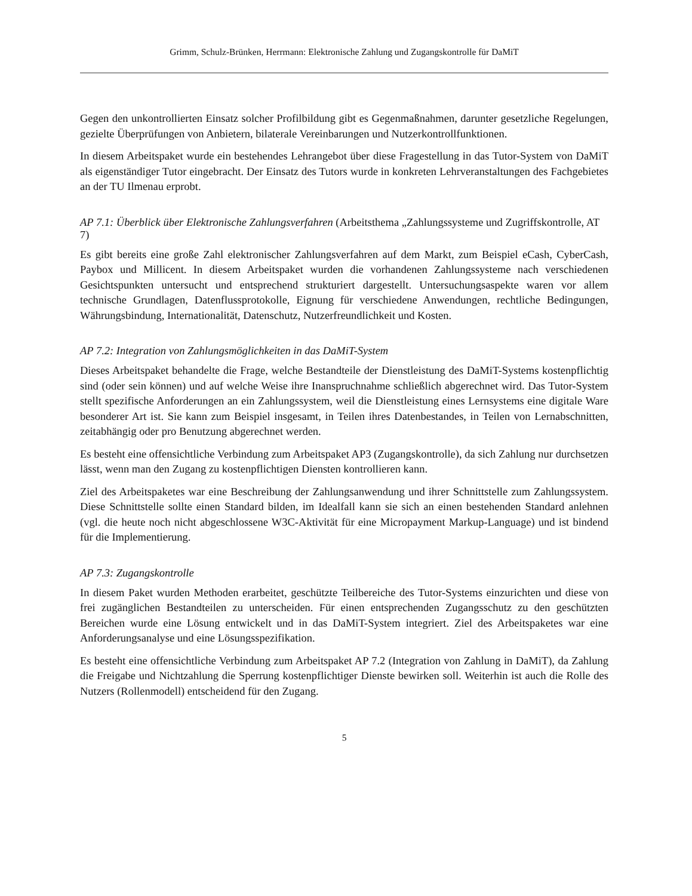Grimm, Schulz-Brünken, Herrmann: Elektronische Zahlung und Zugangskontrolle für DaMiT
Gegen den unkontrollierten Einsatz solcher Profilbildung gibt es Gegenmaßnahmen, darunter gesetzliche Regelungen, gezielte Überprüfungen von Anbietern, bilaterale Vereinbarungen und Nutzerkontrollfunktionen.
In diesem Arbeitspaket wurde ein bestehendes Lehrangebot über diese Fragestellung in das Tutor-System von DaMiT als eigenständiger Tutor eingebracht. Der Einsatz des Tutors wurde in konkreten Lehrveranstaltungen des Fachgebietes an der TU Ilmenau erprobt.
AP 7.1: Überblick über Elektronische Zahlungsverfahren (Arbeitsthema „Zahlungssysteme und Zugriffskontrolle, AT 7)
Es gibt bereits eine große Zahl elektronischer Zahlungsverfahren auf dem Markt, zum Beispiel eCash, CyberCash, Paybox und Millicent. In diesem Arbeitspaket wurden die vorhandenen Zahlungssysteme nach verschiedenen Gesichtspunkten untersucht und entsprechend strukturiert dargestellt. Untersuchungsaspekte waren vor allem technische Grundlagen, Datenflussprotokolle, Eignung für verschiedene Anwendungen, rechtliche Bedingungen, Währungsbindung, Internationalität, Datenschutz, Nutzerfreundlichkeit und Kosten.
AP 7.2: Integration von Zahlungsmöglichkeiten in das DaMiT-System
Dieses Arbeitspaket behandelte die Frage, welche Bestandteile der Dienstleistung des DaMiT-Systems kostenpflichtig sind (oder sein können) und auf welche Weise ihre Inanspruchnahme schließlich abgerechnet wird. Das Tutor-System stellt spezifische Anforderungen an ein Zahlungssystem, weil die Dienstleistung eines Lernsystems eine digitale Ware besonderer Art ist. Sie kann zum Beispiel insgesamt, in Teilen ihres Datenbestandes, in Teilen von Lernabschnitten, zeitabhängig oder pro Benutzung abgerechnet werden.
Es besteht eine offensichtliche Verbindung zum Arbeitspaket AP3 (Zugangskontrolle), da sich Zahlung nur durchsetzen lässt, wenn man den Zugang zu kostenpflichtigen Diensten kontrollieren kann.
Ziel des Arbeitspaketes war eine Beschreibung der Zahlungsanwendung und ihrer Schnittstelle zum Zahlungssystem. Diese Schnittstelle sollte einen Standard bilden, im Idealfall kann sie sich an einen bestehenden Standard anlehnen (vgl. die heute noch nicht abgeschlossene W3C-Aktivität für eine Micropayment Markup-Language) und ist bindend für die Implementierung.
AP 7.3: Zugangskontrolle
In diesem Paket wurden Methoden erarbeitet, geschützte Teilbereiche des Tutor-Systems einzurichten und diese von frei zugänglichen Bestandteilen zu unterscheiden. Für einen entsprechenden Zugangsschutz zu den geschützten Bereichen wurde eine Lösung entwickelt und in das DaMiT-System integriert. Ziel des Arbeitspaketes war eine Anforderungsanalyse und eine Lösungsspezifikation.
Es besteht eine offensichtliche Verbindung zum Arbeitspaket AP 7.2 (Integration von Zahlung in DaMiT), da Zahlung die Freigabe und Nichtzahlung die Sperrung kostenpflichtiger Dienste bewirken soll. Weiterhin ist auch die Rolle des Nutzers (Rollenmodell) entscheidend für den Zugang.
5